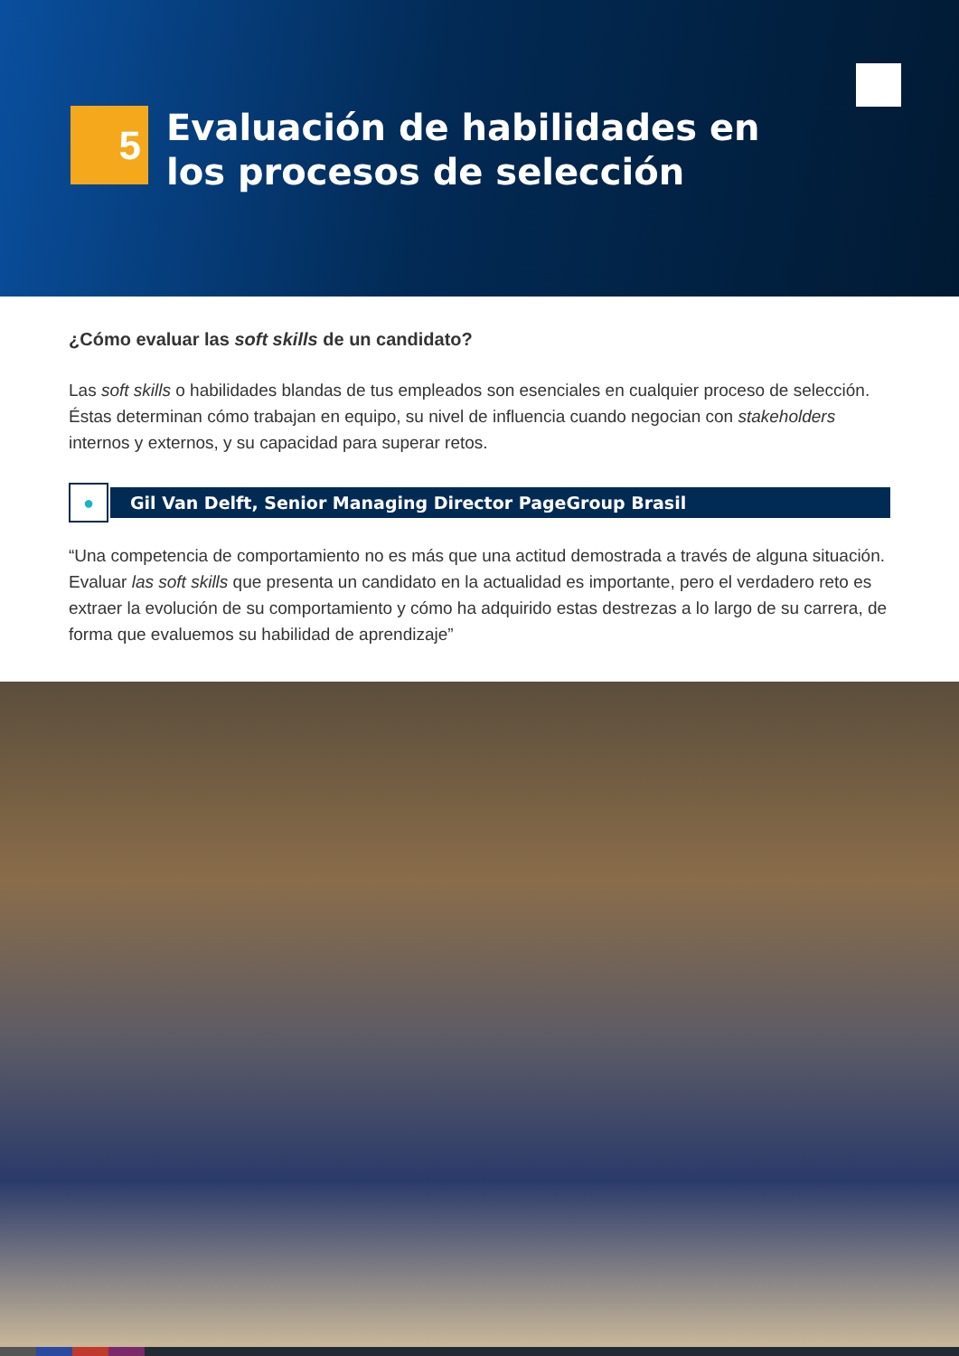5
Evaluación de habilidades en
los procesos de selección
¿Cómo evaluar las soft skills de un candidato?
Las soft skills o habilidades blandas de tus empleados son esenciales en cualquier proceso de selección. Éstas determinan cómo trabajan en equipo, su nivel de influencia cuando negocian con stakeholders internos y externos, y su capacidad para superar retos.
●
Gil Van Delft, Senior Managing Director PageGroup Brasil
“Una competencia de comportamiento no es más que una actitud demostrada a través de alguna situación. Evaluar las soft skills que presenta un candidato en la actualidad es importante, pero el verdadero reto es extraer la evolución de su comportamiento y cómo ha adquirido estas destrezas a lo largo de su carrera, de forma que evaluemos su habilidad de aprendizaje”